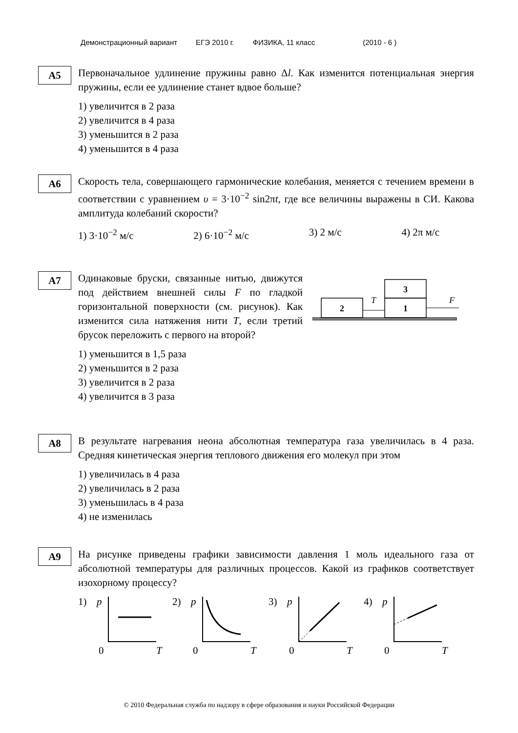Демонстрационный вариант ЕГЭ 2010 г. ФИЗИКА, 11 класс (2010 - 6 )
A5
Первоначальное удлинение пружины равно Δl. Как изменится потенциальная энергия пружины, если ее удлинение станет вдвое больше?
1) увеличится в 2 раза
2) увеличится в 4 раза
3) уменьшится в 2 раза
4) уменьшится в 4 раза
A6
Скорость тела, совершающего гармонические колебания, меняется с течением времени в соответствии с уравнением υ = 3·10<sup>−2</sup> sin2πt, где все величины выражены в СИ. Какова амплитуда колебаний скорости?
1) 3·10<sup>−2</sup> м/с 2) 6·10<sup>−2</sup> м/с 3) 2 м/с 4) 2π м/с
A7
Одинаковые бруски, связанные нитью, движутся под действием внешней силы F по гладкой горизонтальной поверхности (см. рисунок). Как изменится сила натяжения нити T, если третий брусок переложить с первого на второй?
2
1
3
T
F
1) уменьшится в 1,5 раза
2) уменьшится в 2 раза
3) увеличится в 2 раза
4) увеличится в 3 раза
A8
В результате нагревания неона абсолютная температура газа увеличилась в 4 раза. Средняя кинетическая энергия теплового движения его молекул при этом
1) увеличилась в 4 раза
2) увеличилась в 2 раза
3) уменьшилась в 4 раза
4) не изменилась
A9
На рисунке приведены графики зависимости давления 1 моль идеального газа от абсолютной температуры для различных процессов. Какой из графиков соответствует изохорному процессу?
1)
p
0
T
2)
p
0
T
3)
p
0
T
4)
p
0
T
© 2010 Федеральная служба по надзору в сфере образования и науки Российской Федерации